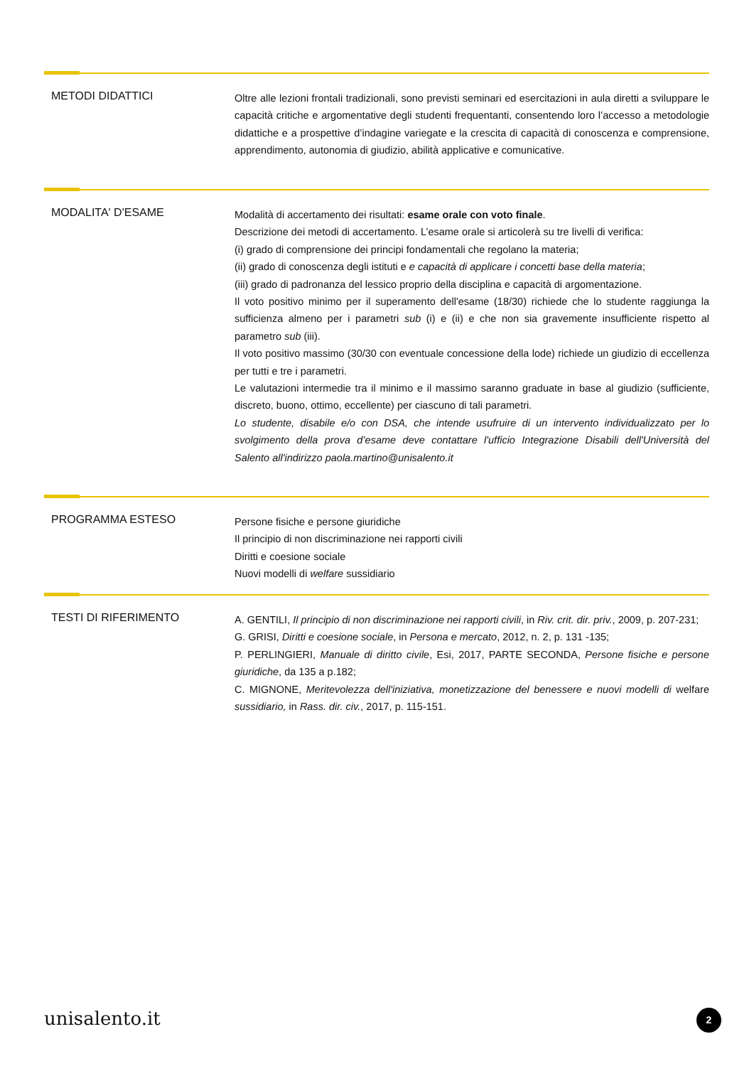METODI DIDATTICI
Oltre alle lezioni frontali tradizionali, sono previsti seminari ed esercitazioni in aula diretti a sviluppare le capacità critiche e argomentative degli studenti frequentanti, consentendo loro l’accesso a metodologie didattiche e a prospettive d’indagine variegate e la crescita di capacità di conoscenza e comprensione, apprendimento, autonomia di giudizio, abilità applicative e comunicative.
MODALITA' D'ESAME
Modalità di accertamento dei risultati: esame orale con voto finale.
Descrizione dei metodi di accertamento. L’esame orale si articolerà su tre livelli di verifica:
(i) grado di comprensione dei principi fondamentali che regolano la materia;
(ii) grado di conoscenza degli istituti e e capacità di applicare i concetti base della materia;
(iii) grado di padronanza del lessico proprio della disciplina e capacità di argomentazione.
Il voto positivo minimo per il superamento dell'esame (18/30) richiede che lo studente raggiunga la sufficienza almeno per i parametri sub (i) e (ii) e che non sia gravemente insufficiente rispetto al parametro sub (iii).
Il voto positivo massimo (30/30 con eventuale concessione della lode) richiede un giudizio di eccellenza per tutti e tre i parametri.
Le valutazioni intermedie tra il minimo e il massimo saranno graduate in base al giudizio (sufficiente, discreto, buono, ottimo, eccellente) per ciascuno di tali parametri.
Lo studente, disabile e/o con DSA, che intende usufruire di un intervento individualizzato per lo svolgimento della prova d’esame deve contattare l'ufficio Integrazione Disabili dell'Università del Salento all'indirizzo paola.martino@unisalento.it
PROGRAMMA ESTESO
Persone fisiche e persone giuridiche
Il principio di non discriminazione nei rapporti civili
Diritti e coesione sociale
Nuovi modelli di welfare sussidiario
TESTI DI RIFERIMENTO
A. GENTILI, Il principio di non discriminazione nei rapporti civili, in Riv. crit. dir. priv., 2009, p. 207-231;
G. GRISI, Diritti e coesione sociale, in Persona e mercato, 2012, n. 2, p. 131 -135;
P. PERLINGIERI, Manuale di diritto civile, Esi, 2017, PARTE SECONDA, Persone fisiche e persone giuridiche, da 135 a p.182;
C. MIGNONE, Meritevolezza dell'iniziativa, monetizzazione del benessere e nuovi modelli di welfare sussidiario, in Rass. dir. civ., 2017, p. 115-151.
unisalento.it 2